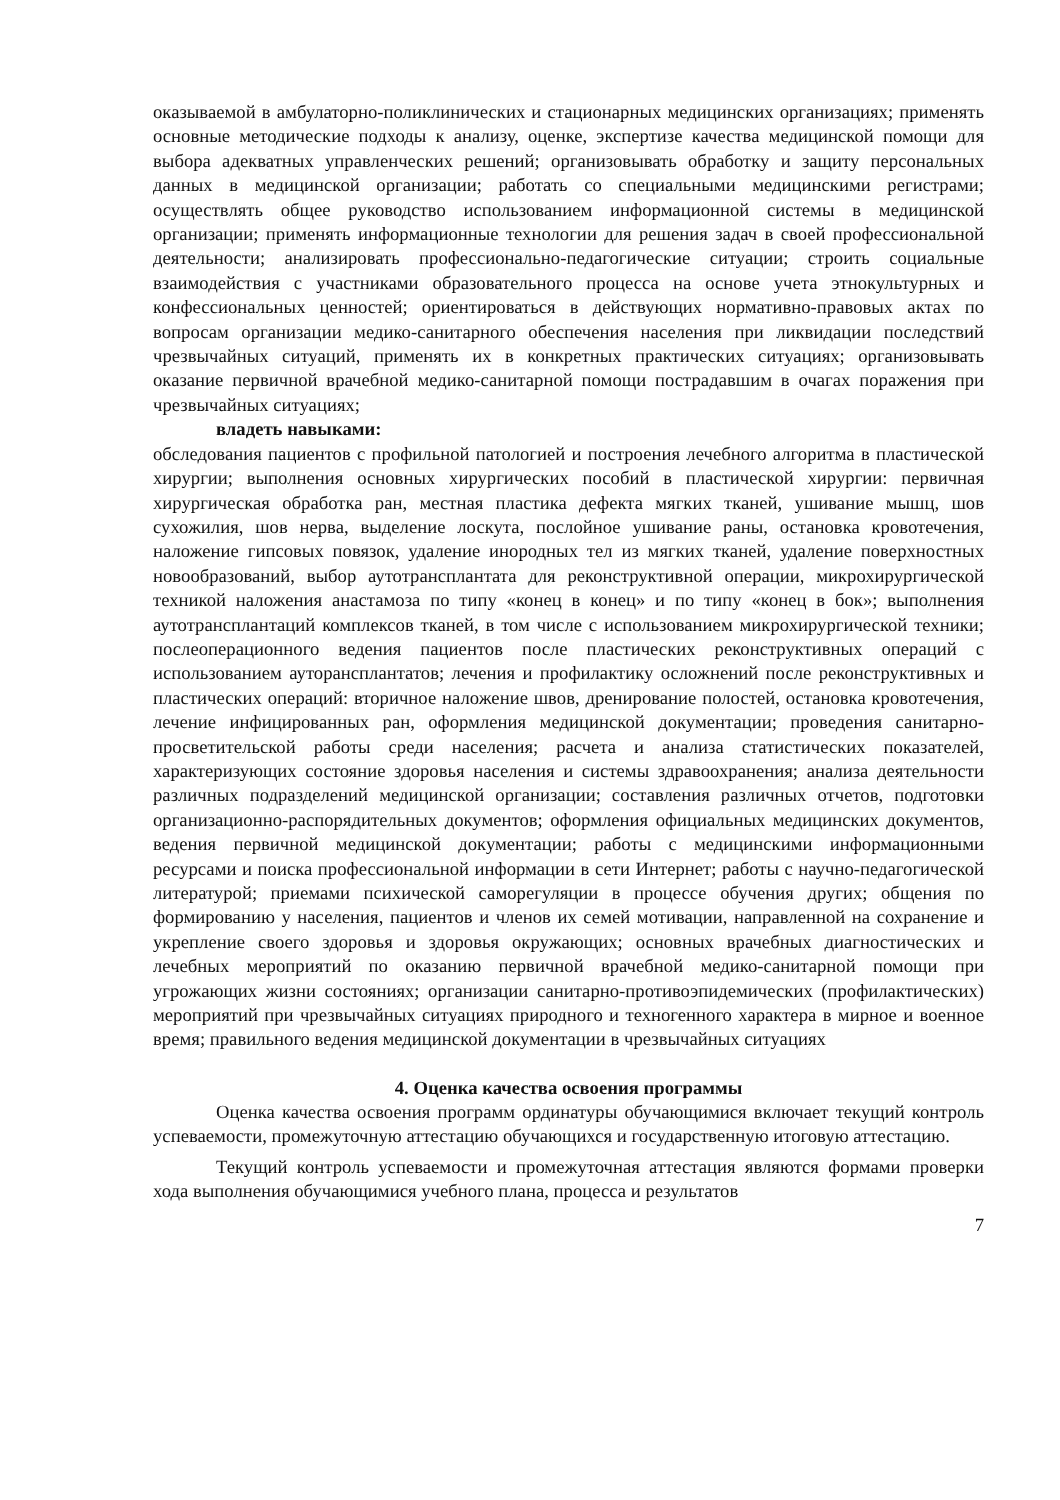оказываемой в амбулаторно-поликлинических и стационарных медицинских организациях; применять основные методические подходы к анализу, оценке, экспертизе качества медицинской помощи для выбора адекватных управленческих решений; организовывать обработку и защиту персональных данных в медицинской организации; работать со специальными медицинскими регистрами; осуществлять общее руководство использованием информационной системы в медицинской организации; применять информационные технологии для решения задач в своей профессиональной деятельности; анализировать профессионально-педагогические ситуации; строить социальные взаимодействия с участниками образовательного процесса на основе учета этнокультурных и конфессиональных ценностей; ориентироваться в действующих нормативно-правовых актах по вопросам организации медико-санитарного обеспечения населения при ликвидации последствий чрезвычайных ситуаций, применять их в конкретных практических ситуациях; организовывать оказание первичной врачебной медико-санитарной помощи пострадавшим в очагах поражения при чрезвычайных ситуациях;
владеть навыками:
обследования пациентов с профильной патологией и построения лечебного алгоритма в пластической хирургии; выполнения основных хирургических пособий в пластической хирургии: первичная хирургическая обработка ран, местная пластика дефекта мягких тканей, ушивание мышц, шов сухожилия, шов нерва, выделение лоскута, послойное ушивание раны, остановка кровотечения, наложение гипсовых повязок, удаление инородных тел из мягких тканей, удаление поверхностных новообразований, выбор аутотрансплантата для реконструктивной операции, микрохирургической техникой наложения анастамоза по типу «конец в конец» и по типу «конец в бок»; выполнения аутотрансплантаций комплексов тканей, в том числе с использованием микрохирургической техники; послеоперационного ведения пациентов после пластических реконструктивных операций с использованием ауторансплантатов; лечения и профилактику осложнений после реконструктивных и пластических операций: вторичное наложение швов, дренирование полостей, остановка кровотечения, лечение инфицированных ран, оформления медицинской документации; проведения санитарно-просветительской работы среди населения; расчета и анализа статистических показателей, характеризующих состояние здоровья населения и системы здравоохранения; анализа деятельности различных подразделений медицинской организации; составления различных отчетов, подготовки организационно-распорядительных документов; оформления официальных медицинских документов, ведения первичной медицинской документации; работы с медицинскими информационными ресурсами и поиска профессиональной информации в сети Интернет; работы с научно-педагогической литературой; приемами психической саморегуляции в процессе обучения других; общения по формированию у населения, пациентов и членов их семей мотивации, направленной на сохранение и укрепление своего здоровья и здоровья окружающих; основных врачебных диагностических и лечебных мероприятий по оказанию первичной врачебной медико-санитарной помощи при угрожающих жизни состояниях; организации санитарно-противоэпидемических (профилактических) мероприятий при чрезвычайных ситуациях природного и техногенного характера в мирное и военное время; правильного ведения медицинской документации в чрезвычайных ситуациях
4. Оценка качества освоения программы
Оценка качества освоения программ ординатуры обучающимися включает текущий контроль успеваемости, промежуточную аттестацию обучающихся и государственную итоговую аттестацию.
Текущий контроль успеваемости и промежуточная аттестация являются формами проверки хода выполнения обучающимися учебного плана, процесса и результатов
7